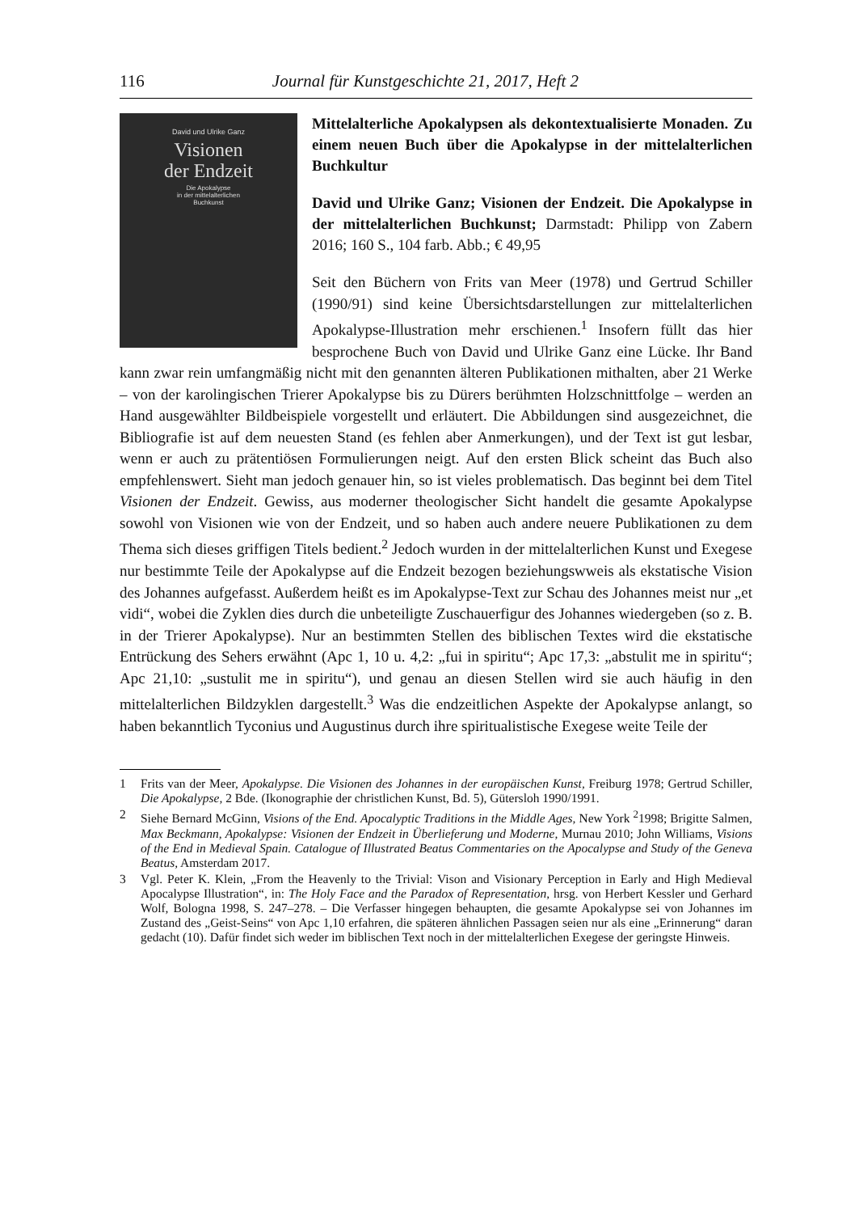116 Journal für Kunstgeschichte 21, 2017, Heft 2
David und Ulrike Ganz
Visionen
der Endzeit
Die Apokalypse
in der mittelalterlichen
Buchkunst
Mittelalterliche Apokalypsen als dekontextualisierte Monaden. Zu einem neuen Buch über die Apokalypse in der mittelalterlichen Buchkultur
David und Ulrike Ganz; Visionen der Endzeit. Die Apokalypse in der mittelalterlichen Buchkunst; Darmstadt: Philipp von Zabern 2016; 160 S., 104 farb. Abb.; € 49,95
Seit den Büchern von Frits van Meer (1978) und Gertrud Schiller (1990/91) sind keine Übersichtsdarstellungen zur mittelalterlichen Apokalypse-Illustration mehr erschienen.<sup>1</sup> Insofern füllt das hier besprochene Buch von David und Ulrike Ganz eine Lücke. Ihr Band kann zwar rein umfangmäßig nicht mit den genannten älteren Publikationen mithalten, aber 21 Werke – von der karolingischen Trierer Apokalypse bis zu Dürers berühmten Holzschnittfolge – werden an Hand ausgewählter Bildbeispiele vorgestellt und erläutert. Die Abbildungen sind ausgezeichnet, die Bibliografie ist auf dem neuesten Stand (es fehlen aber Anmerkungen), und der Text ist gut lesbar, wenn er auch zu prätentiösen Formulierungen neigt. Auf den ersten Blick scheint das Buch also empfehlenswert. Sieht man jedoch genauer hin, so ist vieles problematisch. Das beginnt bei dem Titel Visionen der Endzeit. Gewiss, aus moderner theologischer Sicht handelt die gesamte Apokalypse sowohl von Visionen wie von der Endzeit, und so haben auch andere neuere Publikationen zu dem Thema sich dieses griffigen Titels bedient.<sup>2</sup> Jedoch wurden in der mittelalterlichen Kunst und Exegese nur bestimmte Teile der Apokalypse auf die Endzeit bezogen beziehungswweis als ekstatische Vision des Johannes aufgefasst. Außerdem heißt es im Apokalypse-Text zur Schau des Johannes meist nur „et vidi“, wobei die Zyklen dies durch die unbeteiligte Zuschauerfigur des Johannes wiedergeben (so z. B. in der Trierer Apokalypse). Nur an bestimmten Stellen des biblischen Textes wird die ekstatische Entrückung des Sehers erwähnt (Apc 1, 10 u. 4,2: „fui in spiritu“; Apc 17,3: „abstulit me in spiritu“; Apc 21,10: „sustulit me in spiritu“), und genau an diesen Stellen wird sie auch häufig in den mittelalterlichen Bildzyklen dargestellt.<sup>3</sup> Was die endzeitlichen Aspekte der Apokalypse anlangt, so haben bekanntlich Tyconius und Augustinus durch ihre spiritualistische Exegese weite Teile der
1 Frits van der Meer, Apokalypse. Die Visionen des Johannes in der europäischen Kunst, Freiburg 1978; Gertrud Schiller, Die Apokalypse, 2 Bde. (Ikonographie der christlichen Kunst, Bd. 5), Gütersloh 1990/1991.
2 Siehe Bernard McGinn, Visions of the End. Apocalyptic Traditions in the Middle Ages, New York <sup>2</sup>1998; Brigitte Salmen, Max Beckmann, Apokalypse: Visionen der Endzeit in Überlieferung und Moderne, Murnau 2010; John Williams, Visions of the End in Medieval Spain. Catalogue of Illustrated Beatus Commentaries on the Apocalypse and Study of the Geneva Beatus, Amsterdam 2017.
3 Vgl. Peter K. Klein, „From the Heavenly to the Trivial: Vison and Visionary Perception in Early and High Medieval Apocalypse Illustration“, in: The Holy Face and the Paradox of Representation, hrsg. von Herbert Kessler und Gerhard Wolf, Bologna 1998, S. 247–278. – Die Verfasser hingegen behaupten, die gesamte Apokalypse sei von Johannes im Zustand des „Geist-Seins“ von Apc 1,10 erfahren, die späteren ähnlichen Passagen seien nur als eine „Erinnerung“ daran gedacht (10). Dafür findet sich weder im biblischen Text noch in der mittelalterlichen Exegese der geringste Hinweis.